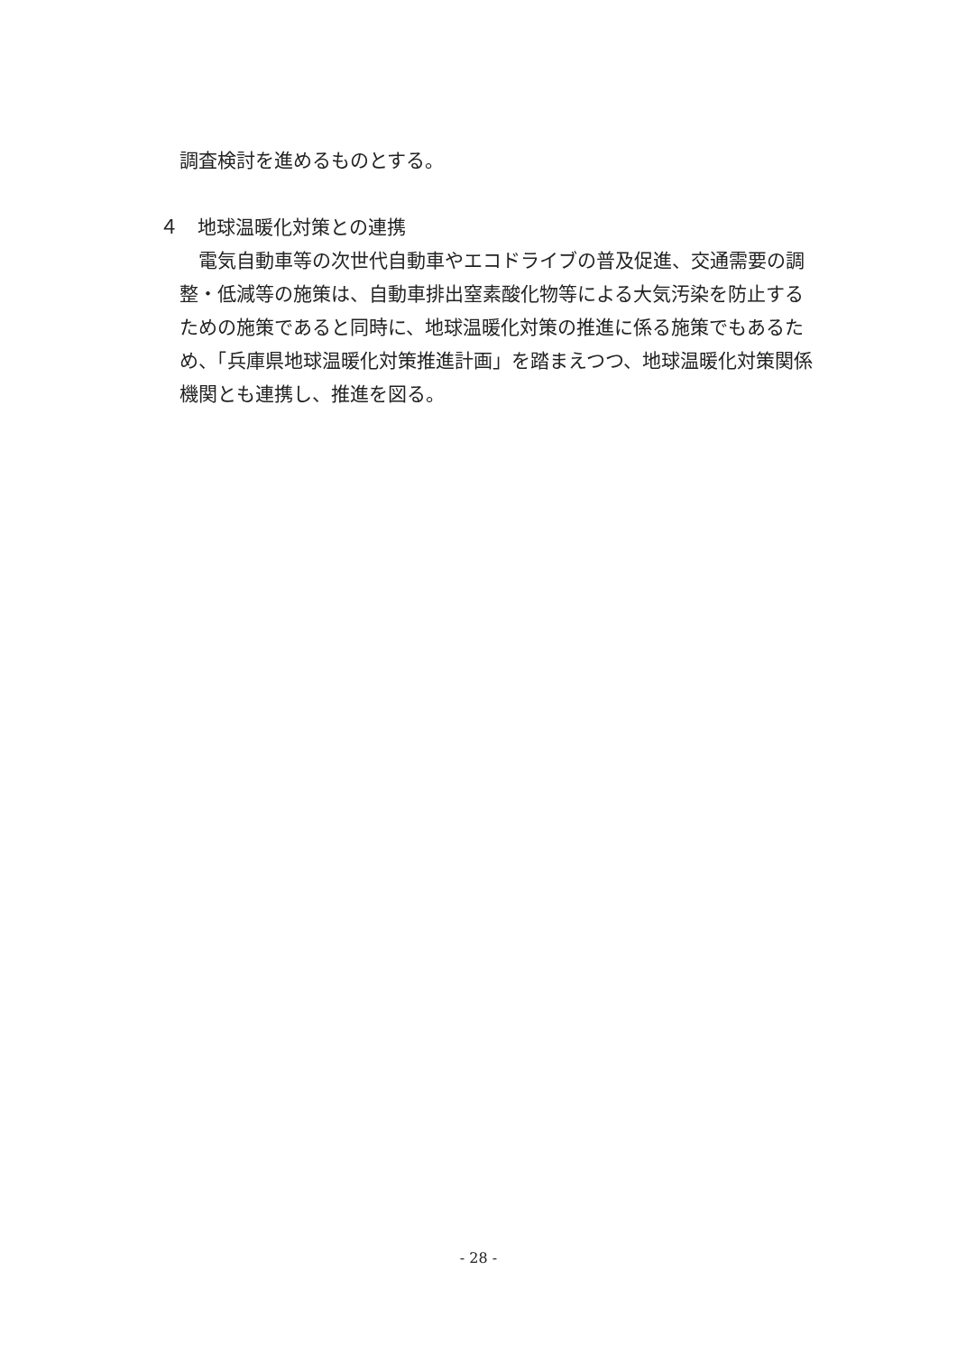調査検討を進めるものとする。
４　地球温暖化対策との連携
　電気自動車等の次世代自動車やエコドライブの普及促進、交通需要の調整・低減等の施策は、自動車排出窒素酸化物等による大気汚染を防止するための施策であると同時に、地球温暖化対策の推進に係る施策でもあるため、「兵庫県地球温暖化対策推進計画」を踏まえつつ、地球温暖化対策関係機関とも連携し、推進を図る。
- 28 -